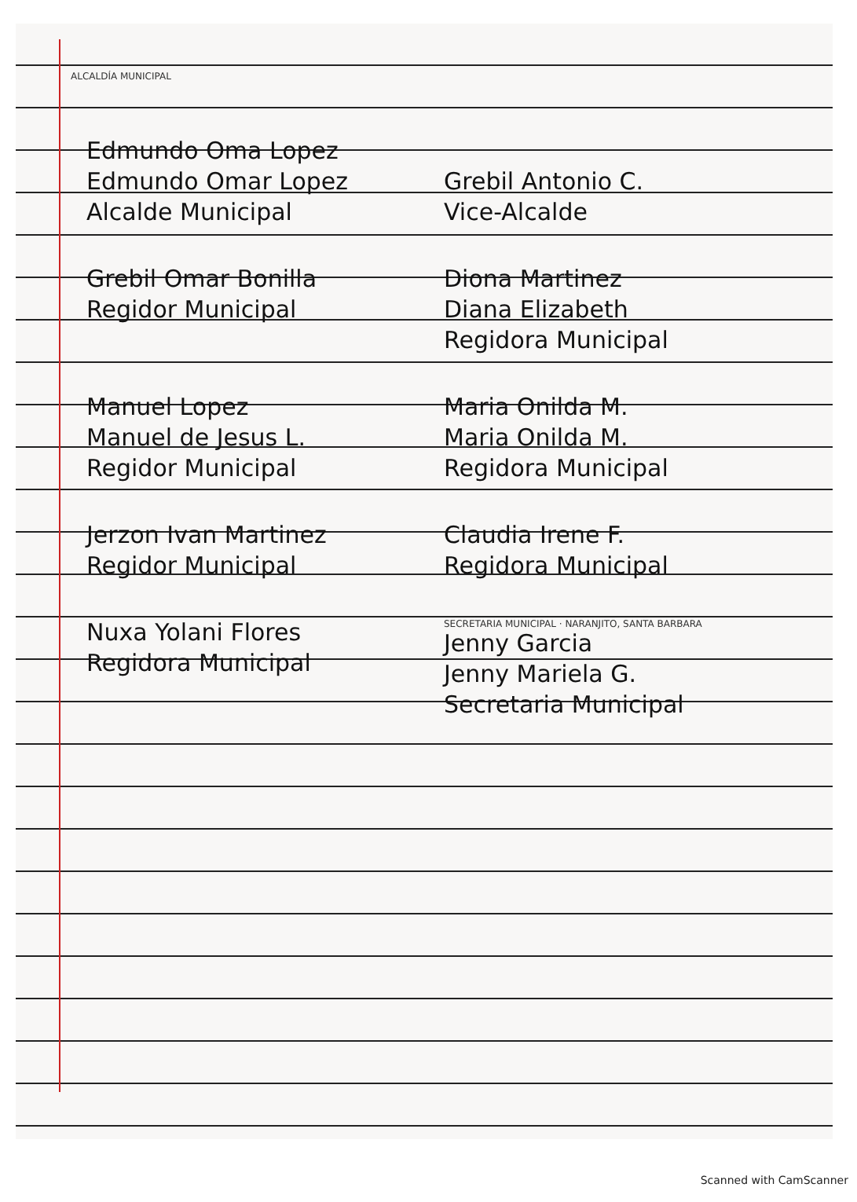ALCALDÍA MUNICIPAL
Edmundo Oma Lopez
Edmundo Omar Lopez
Alcalde Municipal
Grebil Antonio C.
Vice-Alcalde
Grebil Omar Bonilla
Regidor Municipal
Diona Martinez
Diana Elizabeth
Regidora Municipal
Manuel Lopez
Manuel de Jesus L.
Regidor Municipal
Maria Onilda M.
Maria Onilda M.
Regidora Municipal
Jerzon Ivan Martinez
Regidor Municipal
Claudia Irene F.
Regidora Municipal
Nuxa Yolani Flores
Regidora Municipal
SECRETARIA MUNICIPAL · NARANJITO, SANTA BARBARA
Jenny Garcia
Jenny Mariela G.
Secretaria Municipal
Scanned with CamScanner